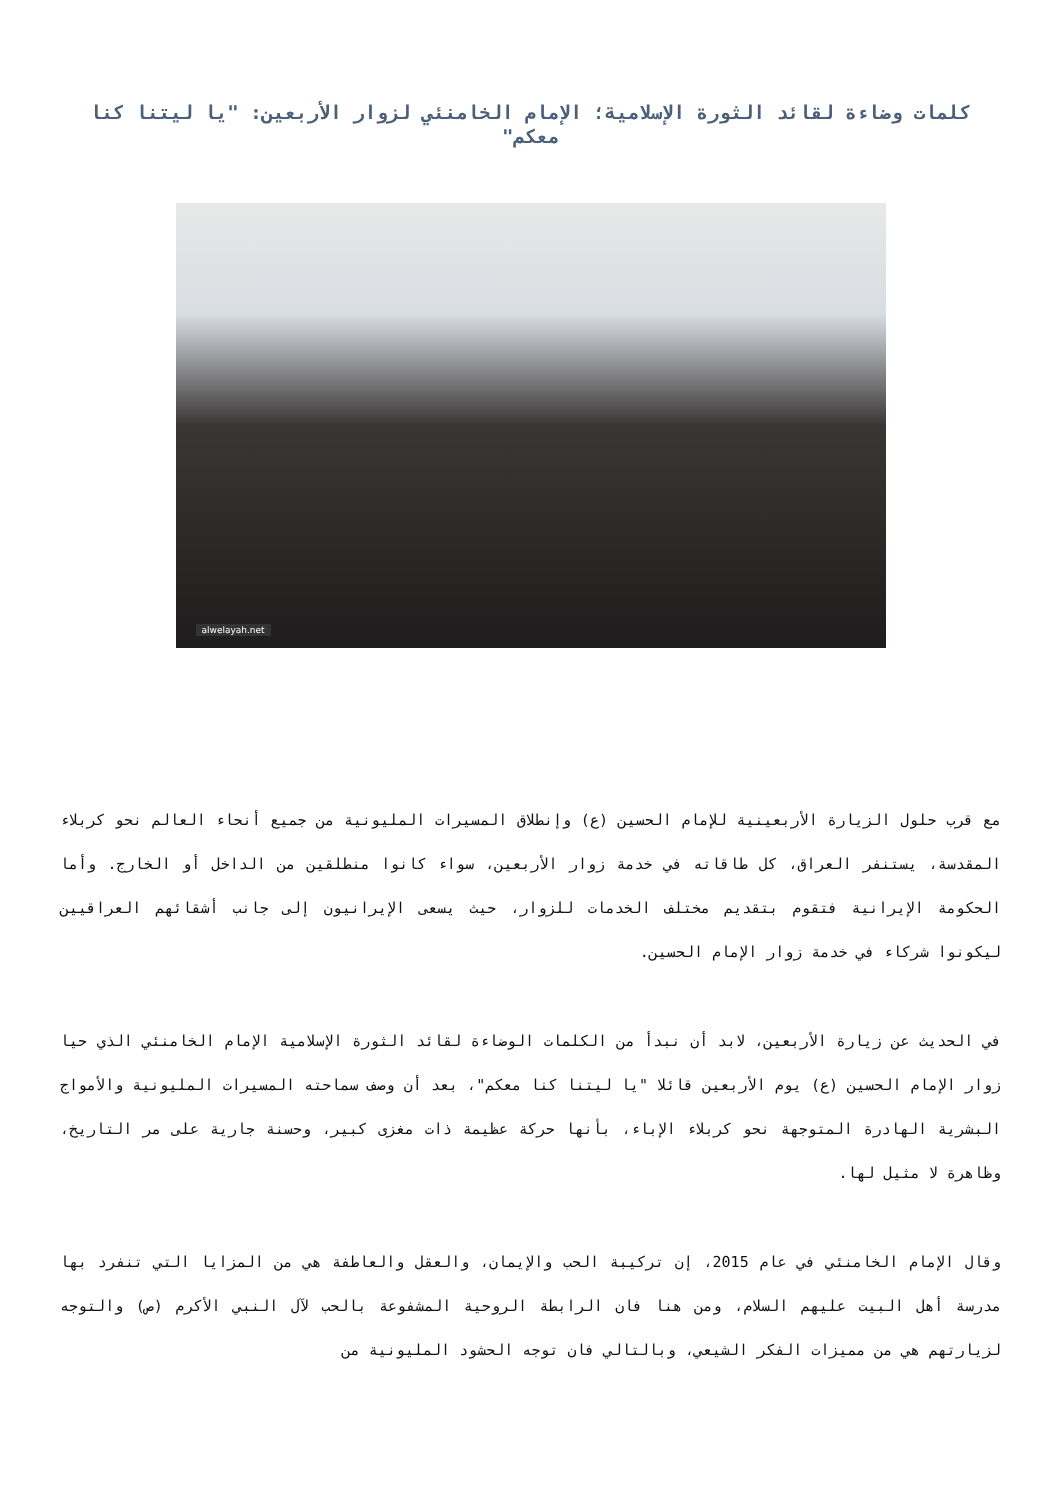كلمات وضاءة لقائد الثورة الإسلامية؛ الإمام الخامنئي لزوار الأربعين: "يا ليتنا كنا معكم"
alwelayah.net
مع قرب حلول الزيارة الأربعينية للإمام الحسين (ع) وإنطلاق المسيرات المليونية من جميع أنحاء العالم نحو كربلاء المقدسة، يستنفر العراق، كل طاقاته في خدمة زوار الأربعين، سواء كانوا منطلقين من الداخل أو الخارج. وأما الحكومة الإيرانية فتقوم بتقديم مختلف الخدمات للزوار، حيث يسعى الإيرانيون إلى جانب أشقائهم العراقيين ليكونوا شركاء في خدمة زوار الإمام الحسين.
في الحديث عن زيارة الأربعين، لابد أن نبدأ من الكلمات الوضاءة لقائد الثورة الإسلامية الإمام الخامنئي الذي حيا زوار الإمام الحسين (ع) يوم الأربعين قائلا "يا ليتنا كنا معكم"، بعد أن وصف سماحته المسيرات المليونية والأمواج البشرية الهادرة المتوجهة نحو كربلاء الإباء، بأنها حركة عظيمة ذات مغزى كبير، وحسنة جارية على مر التاريخ، وظاهرة لا مثيل لها.
وقال الإمام الخامنئي في عام 2015، إن تركيبة الحب والإيمان، والعقل والعاطفة هي من المزايا التي تنفرد بها مدرسة أهل البيت عليهم السلام، ومن هنا فان الرابطة الروحية المشفوعة بالحب لآل النبي الأكرم (ص) والتوجه لزيارتهم هي من مميزات الفكر الشيعي، وبالتالي فان توجه الحشود المليونية من